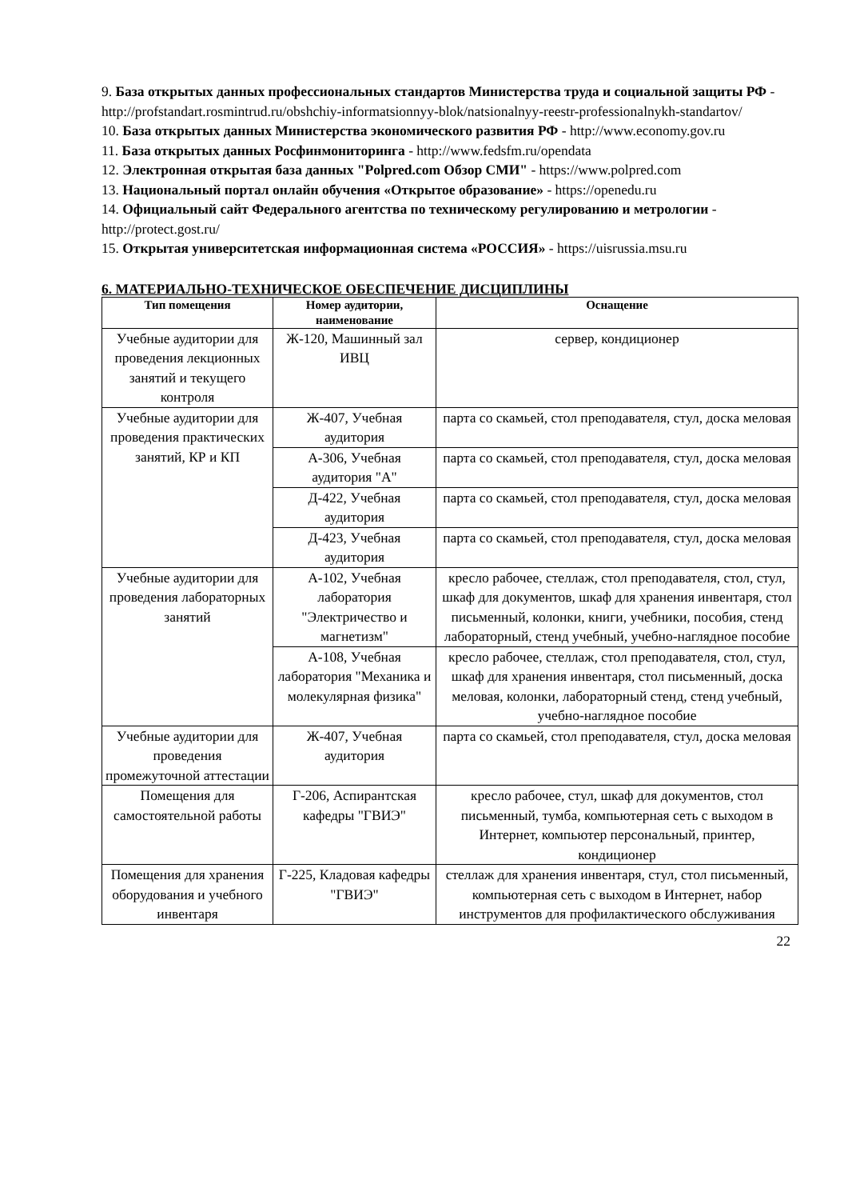9. База открытых данных профессиональных стандартов Министерства труда и социальной защиты РФ - http://profstandart.rosmintrud.ru/obshchiy-informatsionnyy-blok/natsionalnyy-reestr-professionalnykh-standartov/
10. База открытых данных Министерства экономического развития РФ - http://www.economy.gov.ru
11. База открытых данных Росфинмониторинга - http://www.fedsfm.ru/opendata
12. Электронная открытая база данных "Polpred.com Обзор СМИ" - https://www.polpred.com
13. Национальный портал онлайн обучения «Открытое образование» - https://openedu.ru
14. Официальный сайт Федерального агентства по техническому регулированию и метрологии - http://protect.gost.ru/
15. Открытая университетская информационная система «РОССИЯ» - https://uisrussia.msu.ru
6. МАТЕРИАЛЬНО-ТЕХНИЧЕСКОЕ ОБЕСПЕЧЕНИЕ ДИСЦИПЛИНЫ
| Тип помещения | Номер аудитории, наименование | Оснащение |
| --- | --- | --- |
| Учебные аудитории для проведения лекционных занятий и текущего контроля | Ж-120, Машинный зал ИВЦ | сервер, кондиционер |
| Учебные аудитории для проведения практических занятий, КР и КП | Ж-407, Учебная аудитория | парта со скамьей, стол преподавателя, стул, доска меловая |
| | А-306, Учебная аудитория "А" | парта со скамьей, стол преподавателя, стул, доска меловая |
| | Д-422, Учебная аудитория | парта со скамьей, стол преподавателя, стул, доска меловая |
| | Д-423, Учебная аудитория | парта со скамьей, стол преподавателя, стул, доска меловая |
| Учебные аудитории для проведения лабораторных занятий | А-102, Учебная лаборатория "Электричество и магнетизм" | кресло рабочее, стеллаж, стол преподавателя, стол, стул, шкаф для документов, шкаф для хранения инвентаря, стол письменный, колонки, книги, учебники, пособия, стенд лабораторный, стенд учебный, учебно-наглядное пособие |
| | А-108, Учебная лаборатория "Механика и молекулярная физика" | кресло рабочее, стеллаж, стол преподавателя, стол, стул, шкаф для хранения инвентаря, стол письменный, доска меловая, колонки, лабораторный стенд, стенд учебный, учебно-наглядное пособие |
| Учебные аудитории для проведения промежуточной аттестации | Ж-407, Учебная аудитория | парта со скамьей, стол преподавателя, стул, доска меловая |
| Помещения для самостоятельной работы | Г-206, Аспирантская кафедры "ГВИЭ" | кресло рабочее, стул, шкаф для документов, стол письменный, тумба, компьютерная сеть с выходом в Интернет, компьютер персональный, принтер, кондиционер |
| Помещения для хранения оборудования и учебного инвентаря | Г-225, Кладовая кафедры "ГВИЭ" | стеллаж для хранения инвентаря, стул, стол письменный, компьютерная сеть с выходом в Интернет, набор инструментов для профилактического обслуживания |
22